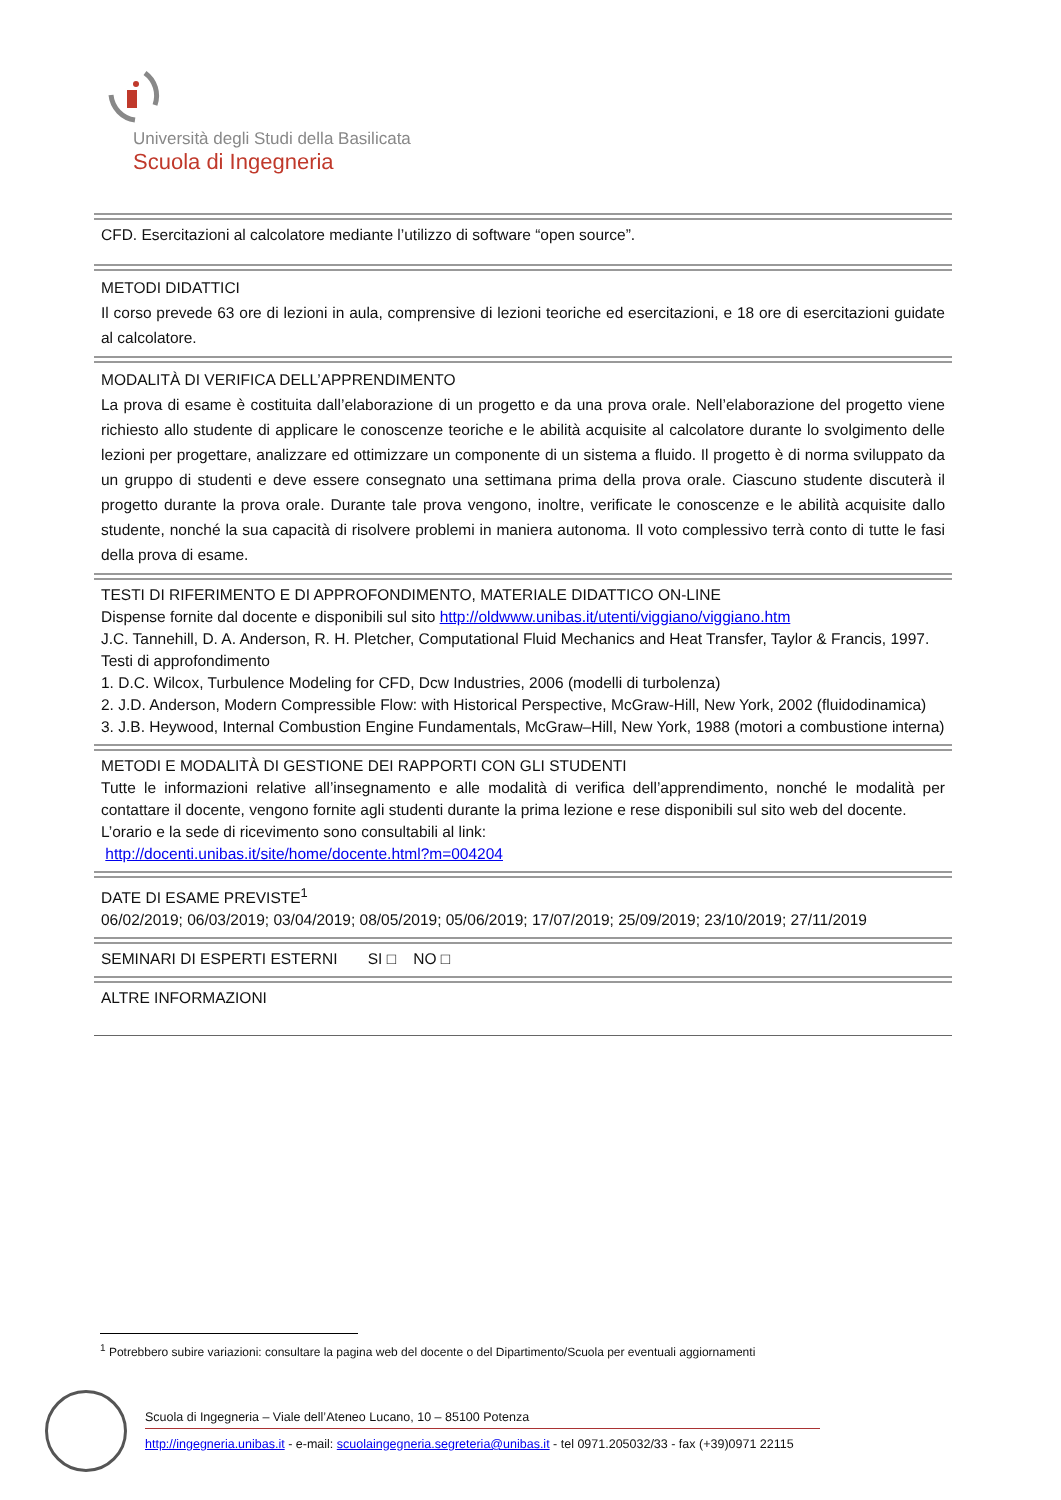Università degli Studi della Basilicata
Scuola di Ingegneria
CFD. Esercitazioni al calcolatore mediante l’utilizzo di software “open source”.
METODI DIDATTICI
Il corso prevede 63 ore di lezioni in aula, comprensive di lezioni teoriche ed esercitazioni, e 18 ore di esercitazioni guidate al calcolatore.
MODALITÀ DI VERIFICA DELL’APPRENDIMENTO
La prova di esame è costituita dall’elaborazione di un progetto e da una prova orale. Nell’elaborazione del progetto viene richiesto allo studente di applicare le conoscenze teoriche e le abilità acquisite al calcolatore durante lo svolgimento delle lezioni per progettare, analizzare ed ottimizzare un componente di un sistema a fluido. Il progetto è di norma sviluppato da un gruppo di studenti e deve essere consegnato una settimana prima della prova orale. Ciascuno studente discuterà il progetto durante la prova orale. Durante tale prova vengono, inoltre, verificate le conoscenze e le abilità acquisite dallo studente, nonché la sua capacità di risolvere problemi in maniera autonoma. Il voto complessivo terrà conto di tutte le fasi della prova di esame.
TESTI DI RIFERIMENTO E DI APPROFONDIMENTO, MATERIALE DIDATTICO ON-LINE
Dispense fornite dal docente e disponibili sul sito http://oldwww.unibas.it/utenti/viggiano/viggiano.htm
J.C. Tannehill, D. A. Anderson, R. H. Pletcher, Computational Fluid Mechanics and Heat Transfer, Taylor & Francis, 1997.
Testi di approfondimento
1. D.C. Wilcox, Turbulence Modeling for CFD, Dcw Industries, 2006 (modelli di turbolenza)
2. J.D. Anderson, Modern Compressible Flow: with Historical Perspective, McGraw-Hill, New York, 2002 (fluidodinamica)
3. J.B. Heywood, Internal Combustion Engine Fundamentals, McGraw–Hill, New York, 1988 (motori a combustione interna)
METODI E MODALITÀ DI GESTIONE DEI RAPPORTI CON GLI STUDENTI
Tutte le informazioni relative all’insegnamento e alle modalità di verifica dell’apprendimento, nonché le modalità per contattare il docente, vengono fornite agli studenti durante la prima lezione e rese disponibili sul sito web del docente.
L’orario e la sede di ricevimento sono consultabili al link:
http://docenti.unibas.it/site/home/docente.html?m=004204
DATE DI ESAME PREVISTE<sup>1</sup>
06/02/2019; 06/03/2019; 03/04/2019; 08/05/2019; 05/06/2019; 17/07/2019; 25/09/2019; 23/10/2019; 27/11/2019
SEMINARI DI ESPERTI ESTERNI SI □ NO □
ALTRE INFORMAZIONI
<sup>1</sup> Potrebbero subire variazioni: consultare la pagina web del docente o del Dipartimento/Scuola per eventuali aggiornamenti
Scuola di Ingegneria – Viale dell’Ateneo Lucano, 10 – 85100 Potenza
http://ingegneria.unibas.it - e-mail: scuolaingegneria.segreteria@unibas.it - tel 0971.205032/33 - fax (+39)0971 22115